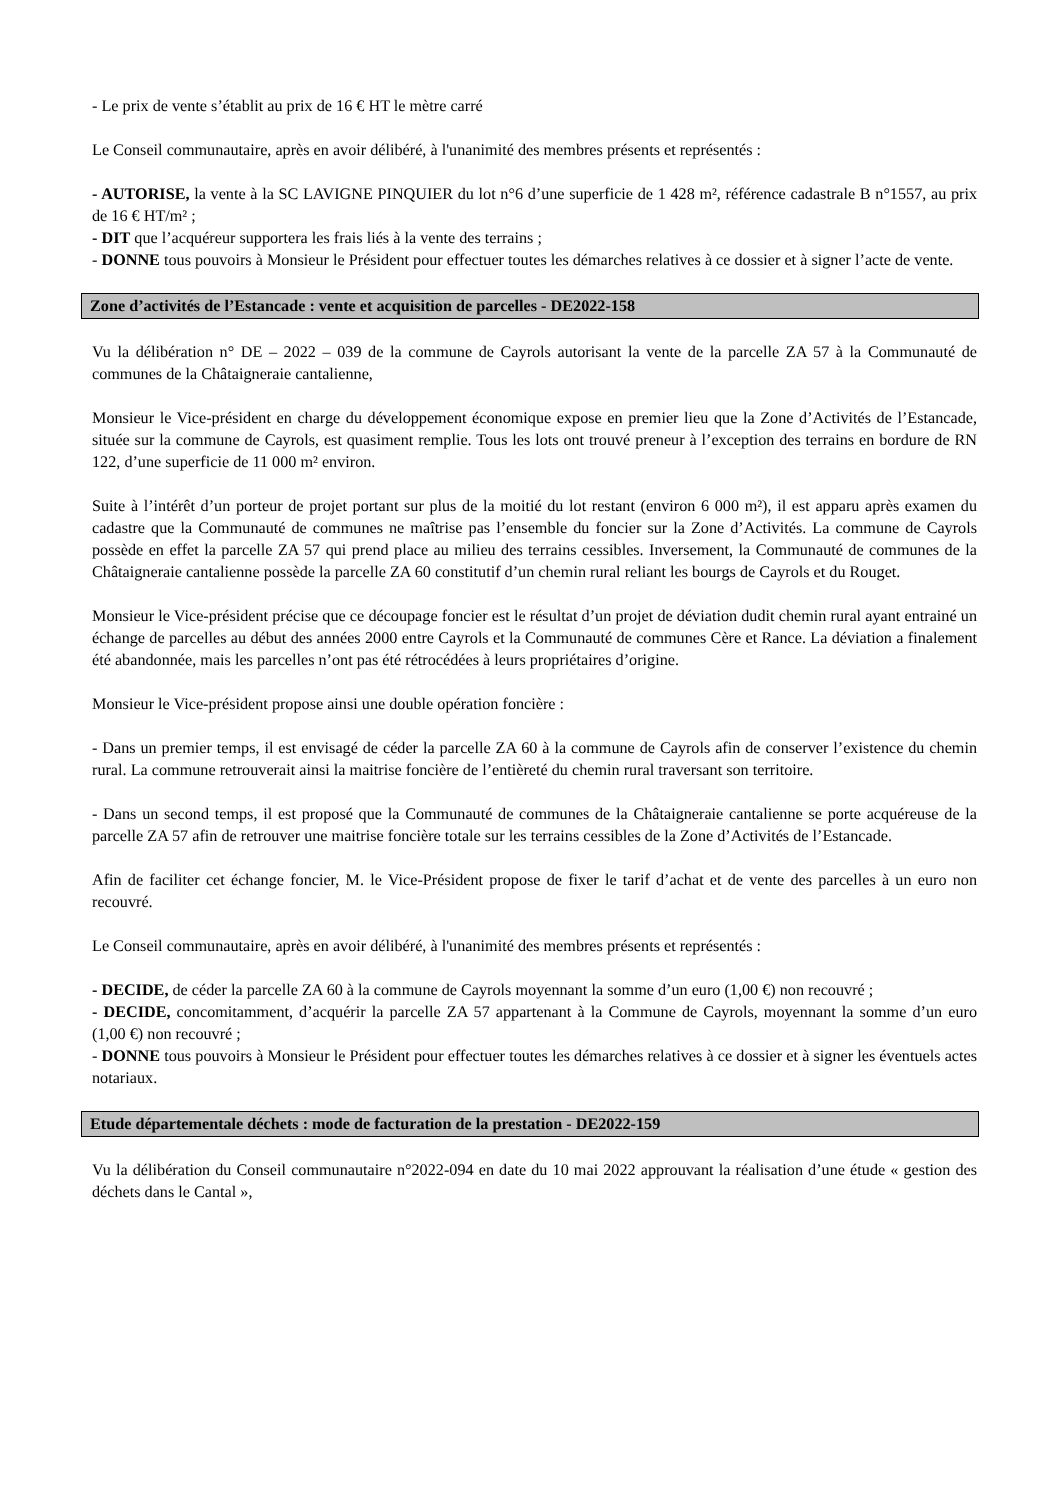- Le prix de vente s’établit au prix de 16 € HT le mètre carré
Le Conseil communautaire, après en avoir délibéré, à l'unanimité des membres présents et représentés :
- AUTORISE, la vente à la SC LAVIGNE PINQUIER du lot n°6 d’une superficie de 1 428 m², référence cadastrale B n°1557, au prix de 16 € HT/m² ;
- DIT que l’acquéreur supportera les frais liés à la vente des terrains ;
- DONNE tous pouvoirs à Monsieur le Président pour effectuer toutes les démarches relatives à ce dossier et à signer l’acte de vente.
Zone d’activités de l’Estancade : vente et acquisition de parcelles - DE2022-158
Vu la délibération n° DE – 2022 – 039 de la commune de Cayrols autorisant la vente de la parcelle ZA 57 à la Communauté de communes de la Châtaigneraie cantalienne,
Monsieur le Vice-président en charge du développement économique expose en premier lieu que la Zone d’Activités de l’Estancade, située sur la commune de Cayrols, est quasiment remplie. Tous les lots ont trouvé preneur à l’exception des terrains en bordure de RN 122, d’une superficie de 11 000 m² environ.
Suite à l’intérêt d’un porteur de projet portant sur plus de la moitié du lot restant (environ 6 000 m²), il est apparu après examen du cadastre que la Communauté de communes ne maîtrise pas l’ensemble du foncier sur la Zone d’Activités. La commune de Cayrols possède en effet la parcelle ZA 57 qui prend place au milieu des terrains cessibles. Inversement, la Communauté de communes de la Châtaigneraie cantalienne possède la parcelle ZA 60 constitutif d’un chemin rural reliant les bourgs de Cayrols et du Rouget.
Monsieur le Vice-président précise que ce découpage foncier est le résultat d’un projet de déviation dudit chemin rural ayant entrainé un échange de parcelles au début des années 2000 entre Cayrols et la Communauté de communes Cère et Rance. La déviation a finalement été abandonnée, mais les parcelles n’ont pas été rétrocédées à leurs propriétaires d’origine.
Monsieur le Vice-président propose ainsi une double opération foncière :
- Dans un premier temps, il est envisagé de céder la parcelle ZA 60 à la commune de Cayrols afin de conserver l’existence du chemin rural. La commune retrouverait ainsi la maitrise foncière de l’entièreté du chemin rural traversant son territoire.
- Dans un second temps, il est proposé que la Communauté de communes de la Châtaigneraie cantalienne se porte acquéreuse de la parcelle ZA 57 afin de retrouver une maitrise foncière totale sur les terrains cessibles de la Zone d’Activités de l’Estancade.
Afin de faciliter cet échange foncier, M. le Vice-Président propose de fixer le tarif d’achat et de vente des parcelles à un euro non recouvré.
Le Conseil communautaire, après en avoir délibéré, à l'unanimité des membres présents et représentés :
- DECIDE, de céder la parcelle ZA 60 à la commune de Cayrols moyennant la somme d’un euro (1,00 €) non recouvré ;
- DECIDE, concomitamment, d’acquérir la parcelle ZA 57 appartenant à la Commune de Cayrols, moyennant la somme d’un euro (1,00 €) non recouvré ;
- DONNE tous pouvoirs à Monsieur le Président pour effectuer toutes les démarches relatives à ce dossier et à signer les éventuels actes notariaux.
Etude départementale déchets : mode de facturation de la prestation - DE2022-159
Vu la délibération du Conseil communautaire n°2022-094 en date du 10 mai 2022 approuvant la réalisation d’une étude « gestion des déchets dans le Cantal »,